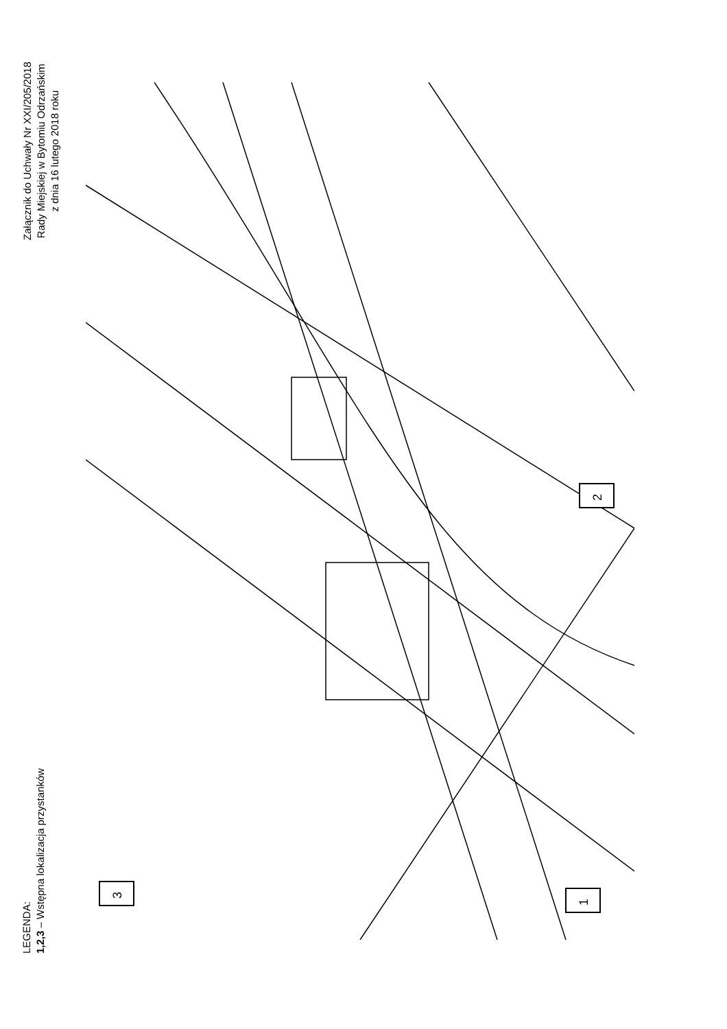LEGENDA:
Załącznik do Uchwały Nr XXI/205/2018
Rady Miejskiej w Bytomiu Odrzańskim
z dnia 16 lutego 2018 roku
1,2,3 – Wstępna lokalizacja przystanków
1
2
3